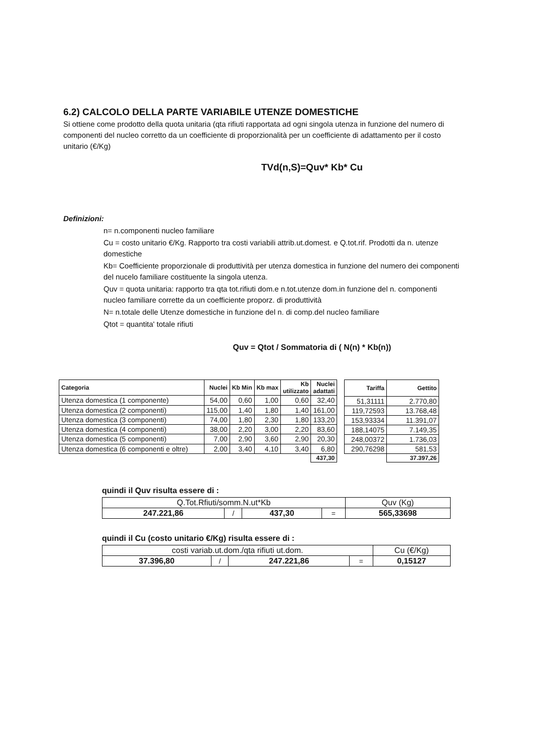6.2) CALCOLO DELLA PARTE VARIABILE UTENZE DOMESTICHE
Si ottiene come prodotto della quota unitaria (qta rifiuti rapportata ad ogni singola utenza in funzione del numero di componenti del nucleo corretto da un coefficiente di proporzionalità per un coefficiente di adattamento per il costo unitario (€/Kg)
TVd(n,S)=Quv* Kb* Cu
Definizioni:
n= n.componenti nucleo familiare
Cu = costo unitario €/Kg. Rapporto tra costi variabili attrib.ut.domest. e Q.tot.rif. Prodotti da n. utenze domestiche
Kb= Coefficiente proporzionale di produttività per utenza domestica in funzione del numero dei componenti del nucelo familiare costituente la singola utenza.
Quv = quota unitaria: rapporto tra qta tot.rifiuti dom.e n.tot.utenze dom.in funzione del n. componenti nucleo familiare corrette da un coefficiente proporz. di produttività
N= n.totale delle Utenze domestiche in funzione del n. di comp.del nucleo familiare
Qtot = quantita' totale rifiuti
Quv = Qtot / Sommatoria di ( N(n) * Kb(n))
| Categoria | Nuclei | Kb Min | Kb max | Kb utilizzato | Nuclei adattati |
| --- | --- | --- | --- | --- | --- |
| Utenza domestica (1 componente) | 54,00 | 0,60 | 1,00 | 0,60 | 32,40 |
| Utenza domestica (2 componenti) | 115,00 | 1,40 | 1,80 | 1,40 | 161,00 |
| Utenza domestica (3 componenti) | 74,00 | 1,80 | 2,30 | 1,80 | 133,20 |
| Utenza domestica (4 componenti) | 38,00 | 2,20 | 3,00 | 2,20 | 83,60 |
| Utenza domestica (5 componenti) | 7,00 | 2,90 | 3,60 | 2,90 | 20,30 |
| Utenza domestica (6 componenti e oltre) | 2,00 | 3,40 | 4,10 | 3,40 | 6,80 |
| | | | | | 437,30 |
| Tariffa | Gettito |
| --- | --- |
| 51,31111 | 2.770,80 |
| 119,72593 | 13.768,48 |
| 153,93334 | 11.391,07 |
| 188,14075 | 7.149,35 |
| 248,00372 | 1.736,03 |
| 290,76298 | 581,53 |
| | 37.397,26 |
quindi il Quv risulta essere di :
| Q.Tot.Rfiuti/somm.N.ut*Kb | | | | Quv (Kg) |
| 247.221,86 | / | 437,30 | = | 565,33698 |
quindi il Cu (costo unitario €/Kg) risulta essere di :
| costi variab.ut.dom./qta rifiuti ut.dom. | | | | Cu (€/Kg) |
| 37.396,80 | / | 247.221,86 | = | 0,15127 |